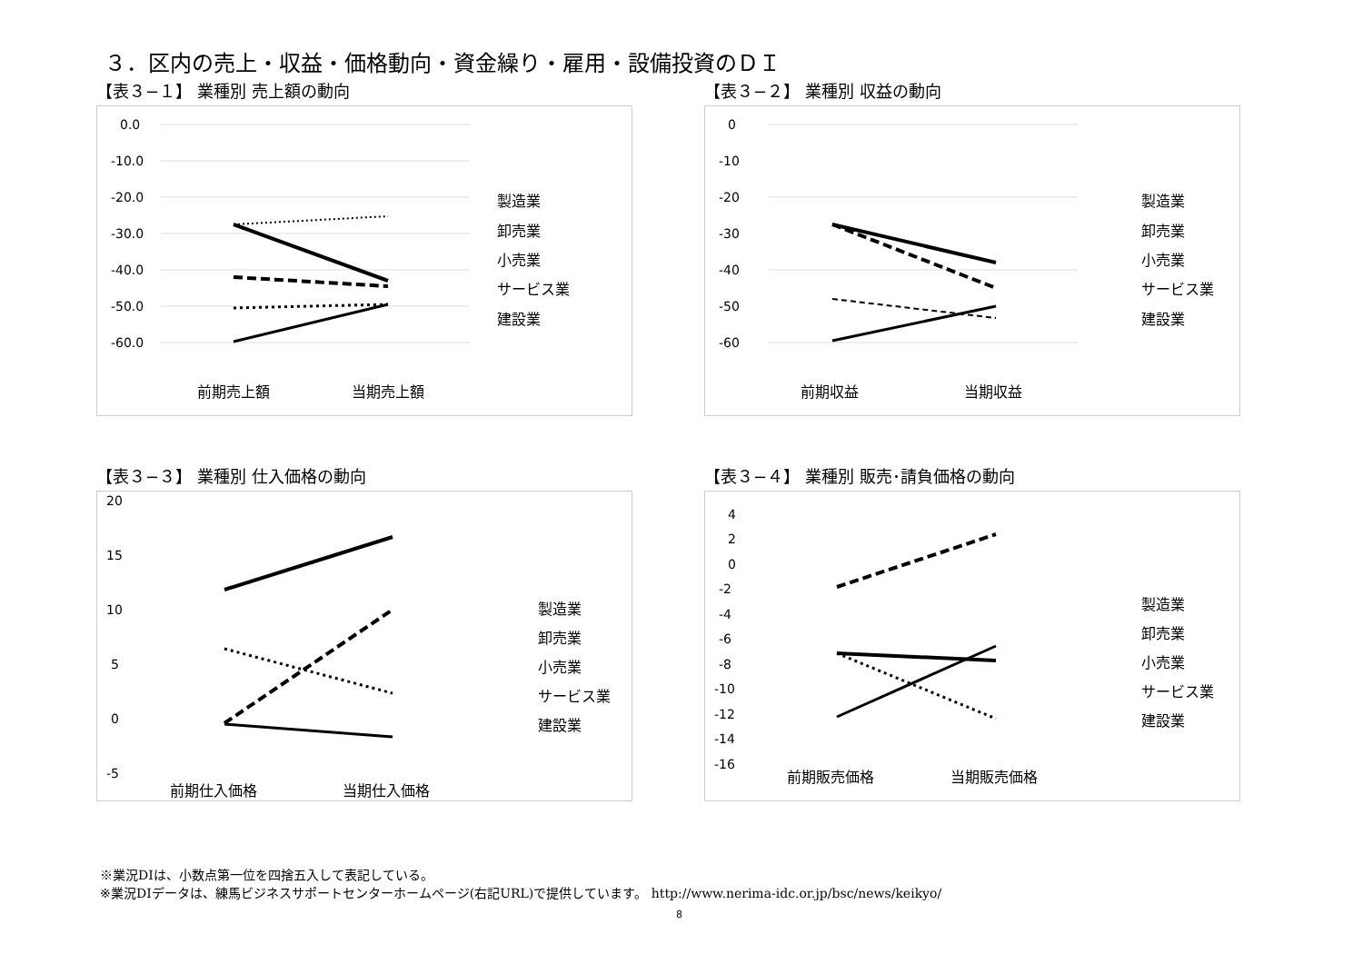３．区内の売上・収益・価格動向・資金繰り・雇用・設備投資のＤＩ
【表３−１】 業種別 売上額の動向
0.0
-10.0
-20.0
-30.0
-40.0
-50.0
-60.0
前期売上額
当期売上額
製造業
卸売業
小売業
サービス業
建設業
【表３−２】 業種別 収益の動向
0
-10
-20
-30
-40
-50
-60
前期収益
当期収益
製造業
卸売業
小売業
サービス業
建設業
【表３−３】 業種別 仕入価格の動向
20
15
10
5
0
-5
前期仕入価格
当期仕入価格
製造業
卸売業
小売業
サービス業
建設業
【表３−４】 業種別 販売･請負価格の動向
4
2
0
-2
-4
-6
-8
-10
-12
-14
-16
前期販売価格
当期販売価格
製造業
卸売業
小売業
サービス業
建設業
※業況DIは、小数点第一位を四捨五入して表記している。
※業況DIデータは、練馬ビジネスサポートセンターホームページ(右記URL)で提供しています。 http://www.nerima-idc.or.jp/bsc/news/keikyo/
8